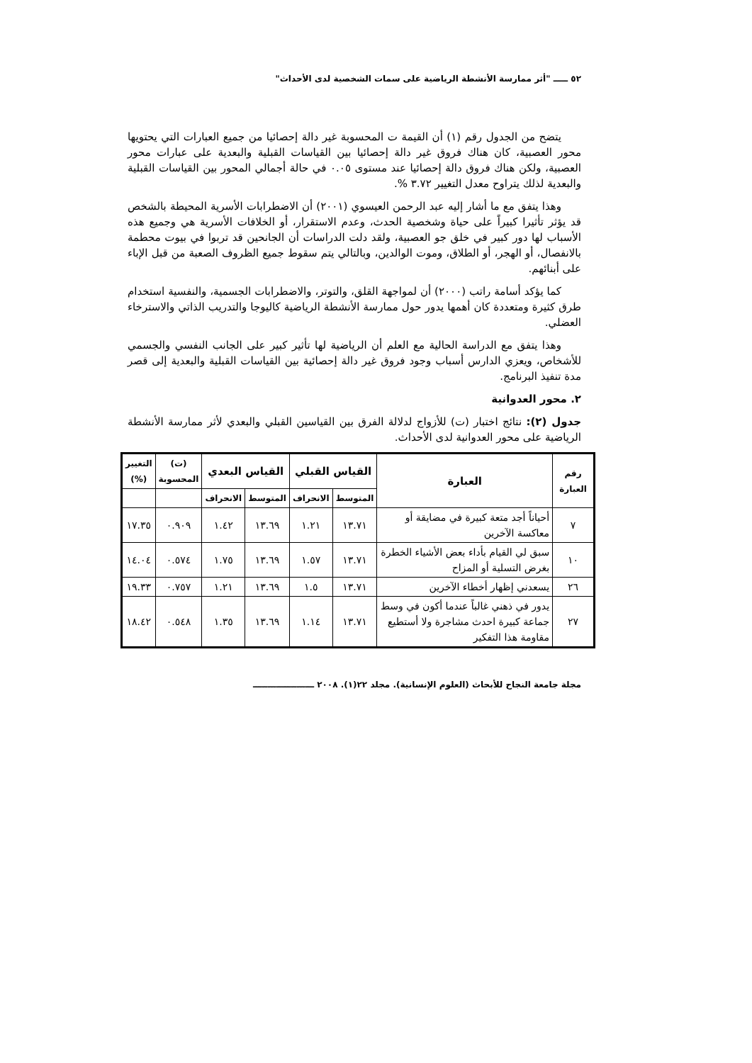٥٢ ـــــ "أثر ممارسة الأنشطة الرياضية على سمات الشخصية لدى الأحداث"
يتضح من الجدول رقم (١) أن القيمة ت المحسوبة غير دالة إحصائيا من جميع العبارات التي يحتويها محور العصبية، كان هناك فروق غير دالة إحصائيا بين القياسات القبلية والبعدية على عبارات محور العصبية، ولكن هناك فروق دالة إحصائيا عند مستوى ٠.٠٥ في حالة أجمالي المحور بين القياسات القبلية والبعدية لذلك يتراوح معدل التغيير ٣.٧٢ %.
وهذا يتفق مع ما أشار إليه عبد الرحمن العيسوي (٢٠٠١) أن الاضطرابات الأسرية المحيطة بالشخص قد يؤثر تأثيرا كبيراً على حياة وشخصية الحدث، وعدم الاستقرار، أو الخلافات الأسرية هي وجميع هذه الأسباب لها دور كبير في خلق جو العصبية، ولقد دلت الدراسات أن الجانحين قد تربوا في بيوت محطمة بالانفصال، أو الهجر، أو الطلاق، وموت الوالدين، وبالتالي يتم سقوط جميع الظروف الصعبة من قبل الإباء على أبنائهم.
كما يؤكد أسامة راتب (٢٠٠٠) أن لمواجهة القلق، والتوتر، والاضطرابات الجسمية، والنفسية استخدام طرق كثيرة ومتعددة كان أهمها يدور حول ممارسة الأنشطة الرياضية كاليوجا والتدريب الذاتي والاسترخاء العضلي.
وهذا يتفق مع الدراسة الحالية مع العلم أن الرياضية لها تأثير كبير على الجانب النفسي والجسمي للأشخاص، ويعزي الدارس أسباب وجود فروق غير دالة إحصائية بين القياسات القبلية والبعدية إلى قصر مدة تنفيذ البرنامج.
٢. محور العدوانية
جدول (٢): نتائج اختبار (ت) للأزواج لدلالة الفرق بين القياسين القبلي والبعدي لأثر ممارسة الأنشطة الرياضية على محور العدوانية لدى الأحداث.
| رقم العبارة | العبارة | القياس القبلي | | القياس البعدي | | (ت) المحسوبة | التغيير (%) |
| --- | --- | --- | --- | --- | --- | --- | --- |
| | | المتوسط | الانحراف | المتوسط | الانحراف | | |
| ٧ | أحياناً أجد متعة كبيرة في مضايقة أو معاكسة الآخرين | ١٣.٧١ | ١.٢١ | ١٣.٦٩ | ١.٤٢ | ٠.٩٠٩ | ١٧.٣٥ |
| ١٠ | سبق لي القيام بأداء بعض الأشياء الخطرة بغرض التسلية أو المزاح | ١٣.٧١ | ١.٥٧ | ١٣.٦٩ | ١.٧٥ | ٠.٥٧٤ | ١٤.٠٤ |
| ٢٦ | يسعدني إظهار أخطاء الآخرين | ١٣.٧١ | ١.٥ | ١٣.٦٩ | ١.٢١ | ٠.٧٥٧ | ١٩.٣٣ |
| ٢٧ | يدور في ذهني غالباً عندما أكون في وسط جماعة كبيرة احدث مشاجرة ولا أستطيع مقاومة هذا التفكير | ١٣.٧١ | ١.١٤ | ١٣.٦٩ | ١.٣٥ | ٠.٥٤٨ | ١٨.٤٢ |
مجلة جامعة النجاح للأبحاث (العلوم الإنسانية). مجلد ٢٢(١). ٢٠٠٨ ـــــــــــــــــــــ